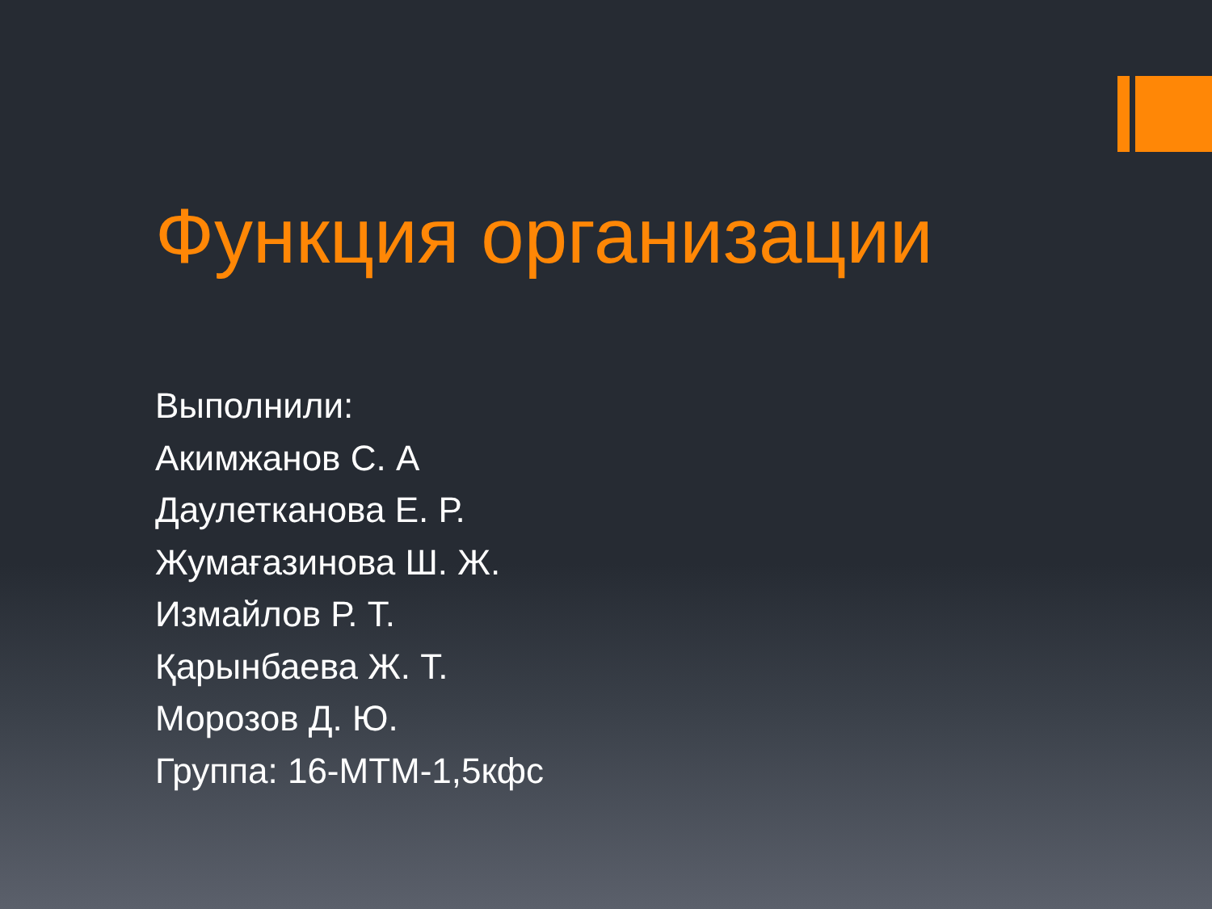Функция организации
Выполнили:
Акимжанов С. А
Даулетканова Е. Р.
Жумағазинова Ш. Ж.
Измайлов Р. Т.
Қарынбаева Ж. Т.
Морозов Д. Ю.
Группа: 16-МТМ-1,5кфс